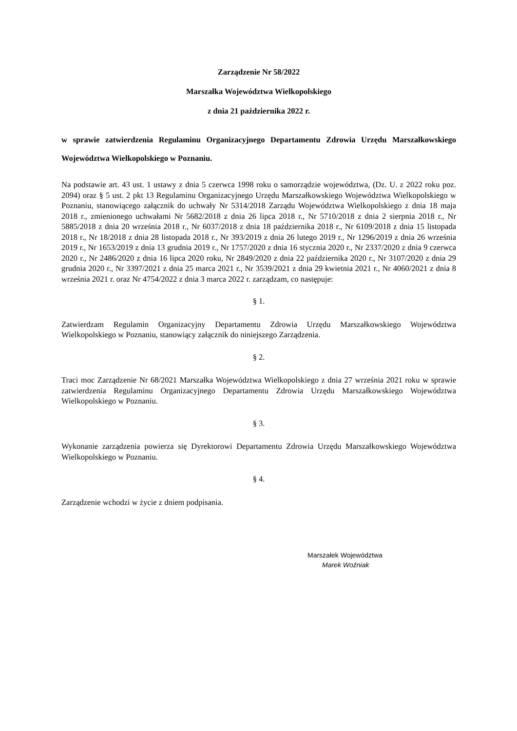Zarządzenie Nr 58/2022
Marszałka Województwa Wielkopolskiego
z dnia 21 października 2022 r.
w sprawie zatwierdzenia Regulaminu Organizacyjnego Departamentu Zdrowia Urzędu Marszałkowskiego Województwa Wielkopolskiego w Poznaniu.
Na podstawie art. 43 ust. 1 ustawy z dnia 5 czerwca 1998 roku o samorządzie województwa, (Dz. U. z 2022 roku poz. 2094) oraz § 5 ust. 2 pkt 13 Regulaminu Organizacyjnego Urzędu Marszałkowskiego Województwa Wielkopolskiego w Poznaniu, stanowiącego załącznik do uchwały Nr 5314/2018 Zarządu Województwa Wielkopolskiego z dnia 18 maja 2018 r., zmienionego uchwałami Nr 5682/2018 z dnia 26 lipca 2018 r., Nr 5710/2018 z dnia 2 sierpnia 2018 r., Nr 5885/2018 z dnia 20 września 2018 r., Nr 6037/2018 z dnia 18 października 2018 r., Nr 6109/2018 z dnia 15 listopada 2018 r., Nr 18/2018 z dnia 28 listopada 2018 r., Nr 393/2019 z dnia 26 lutego 2019 r., Nr 1296/2019 z dnia 26 września 2019 r., Nr 1653/2019 z dnia 13 grudnia 2019 r., Nr 1757/2020 z dnia 16 stycznia 2020 r., Nr 2337/2020 z dnia 9 czerwca 2020 r., Nr 2486/2020 z dnia 16 lipca 2020 roku, Nr 2849/2020 z dnia 22 października 2020 r., Nr 3107/2020 z dnia 29 grudnia 2020 r., Nr 3397/2021 z dnia 25 marca 2021 r., Nr 3539/2021 z dnia 29 kwietnia 2021 r., Nr 4060/2021 z dnia 8 września 2021 r. oraz Nr 4754/2022 z dnia 3 marca 2022 r. zarządzam, co następuje:
§ 1.
Zatwierdzam Regulamin Organizacyjny Departamentu Zdrowia Urzędu Marszałkowskiego Województwa Wielkopolskiego w Poznaniu, stanowiący załącznik do niniejszego Zarządzenia.
§ 2.
Traci moc Zarządzenie Nr 68/2021 Marszałka Województwa Wielkopolskiego z dnia 27 września 2021 roku w sprawie zatwierdzenia Regulaminu Organizacyjnego Departamentu Zdrowia Urzędu Marszałkowskiego Województwa Wielkopolskiego w Poznaniu.
§ 3.
Wykonanie zarządzenia powierza się Dyrektorowi Departamentu Zdrowia Urzędu Marszałkowskiego Województwa Wielkopolskiego w Poznaniu.
§ 4.
Zarządzenie wchodzi w życie z dniem podpisania.
Marszałek Województwa
Marek Woźniak